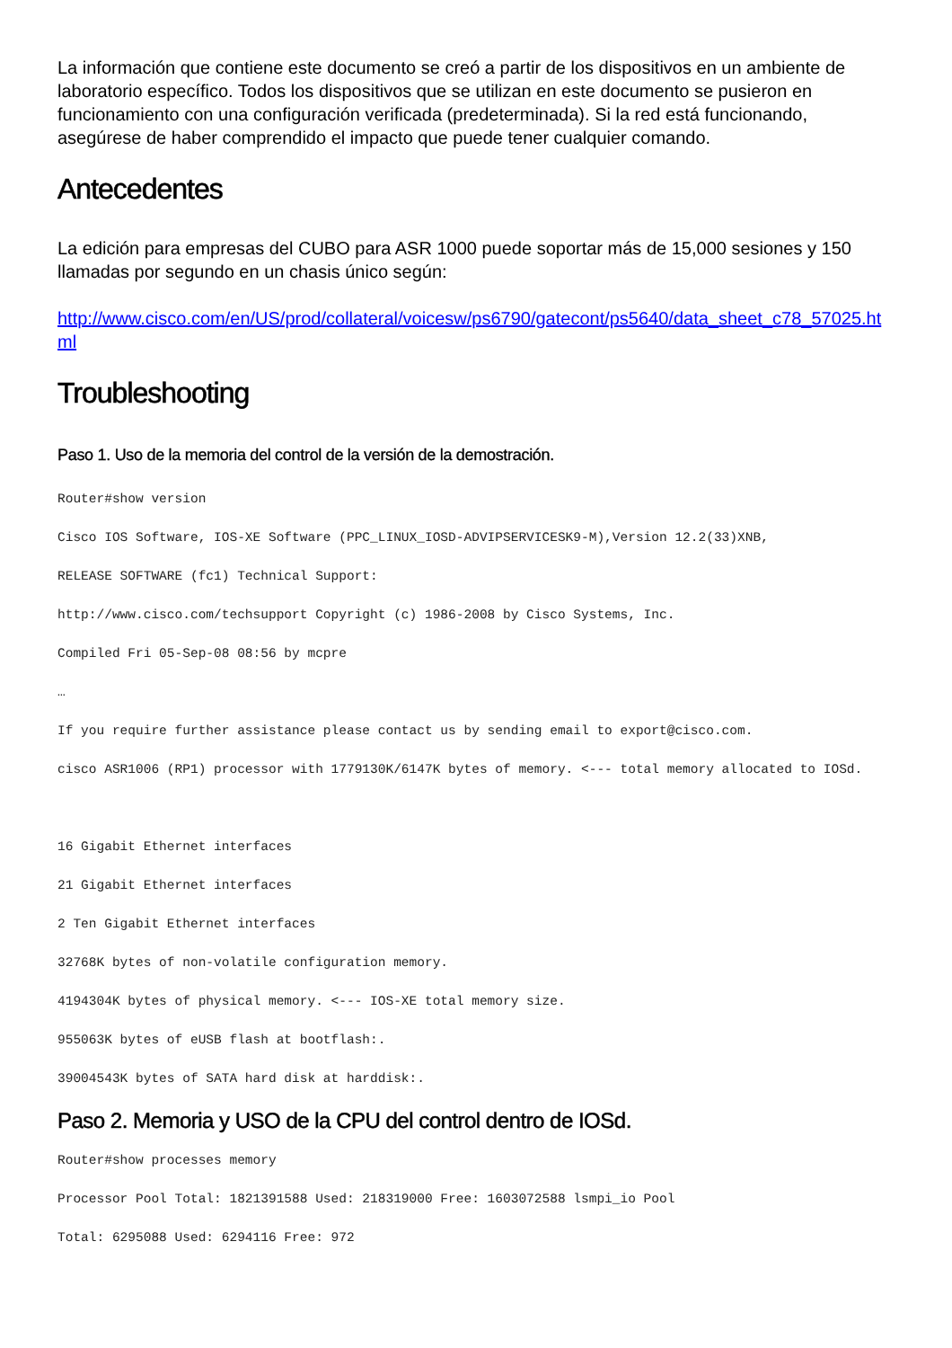La información que contiene este documento se creó a partir de los dispositivos en un ambiente de laboratorio específico. Todos los dispositivos que se utilizan en este documento se pusieron en funcionamiento con una configuración verificada (predeterminada). Si la red está funcionando, asegúrese de haber comprendido el impacto que puede tener cualquier comando.
Antecedentes
La edición para empresas del CUBO para ASR 1000 puede soportar más de 15,000 sesiones y 150 llamadas por segundo en un chasis único según:
http://www.cisco.com/en/US/prod/collateral/voicesw/ps6790/gatecont/ps5640/data_sheet_c78_57025.html
Troubleshooting
Paso 1. Uso de la memoria del control de la versión de la demostración.
Router#show version
Cisco IOS Software, IOS-XE Software (PPC_LINUX_IOSD-ADVIPSERVICESK9-M),Version 12.2(33)XNB,
RELEASE SOFTWARE (fc1) Technical Support:
http://www.cisco.com/techsupport Copyright (c) 1986-2008 by Cisco Systems, Inc.
Compiled Fri 05-Sep-08 08:56 by mcpre
…
If you require further assistance please contact us by sending email to export@cisco.com.
cisco ASR1006 (RP1) processor with 1779130K/6147K bytes of memory. <--- total memory allocated to IOSd.
 
16 Gigabit Ethernet interfaces
21 Gigabit Ethernet interfaces
2 Ten Gigabit Ethernet interfaces
32768K bytes of non-volatile configuration memory.
4194304K bytes of physical memory. <--- IOS-XE total memory size.
955063K bytes of eUSB flash at bootflash:.
39004543K bytes of SATA hard disk at harddisk:.
Paso 2. Memoria y USO de la CPU del control dentro de IOSd.
Router#show processes memory
Processor Pool Total: 1821391588 Used: 218319000 Free: 1603072588 lsmpi_io Pool
Total: 6295088 Used: 6294116 Free: 972